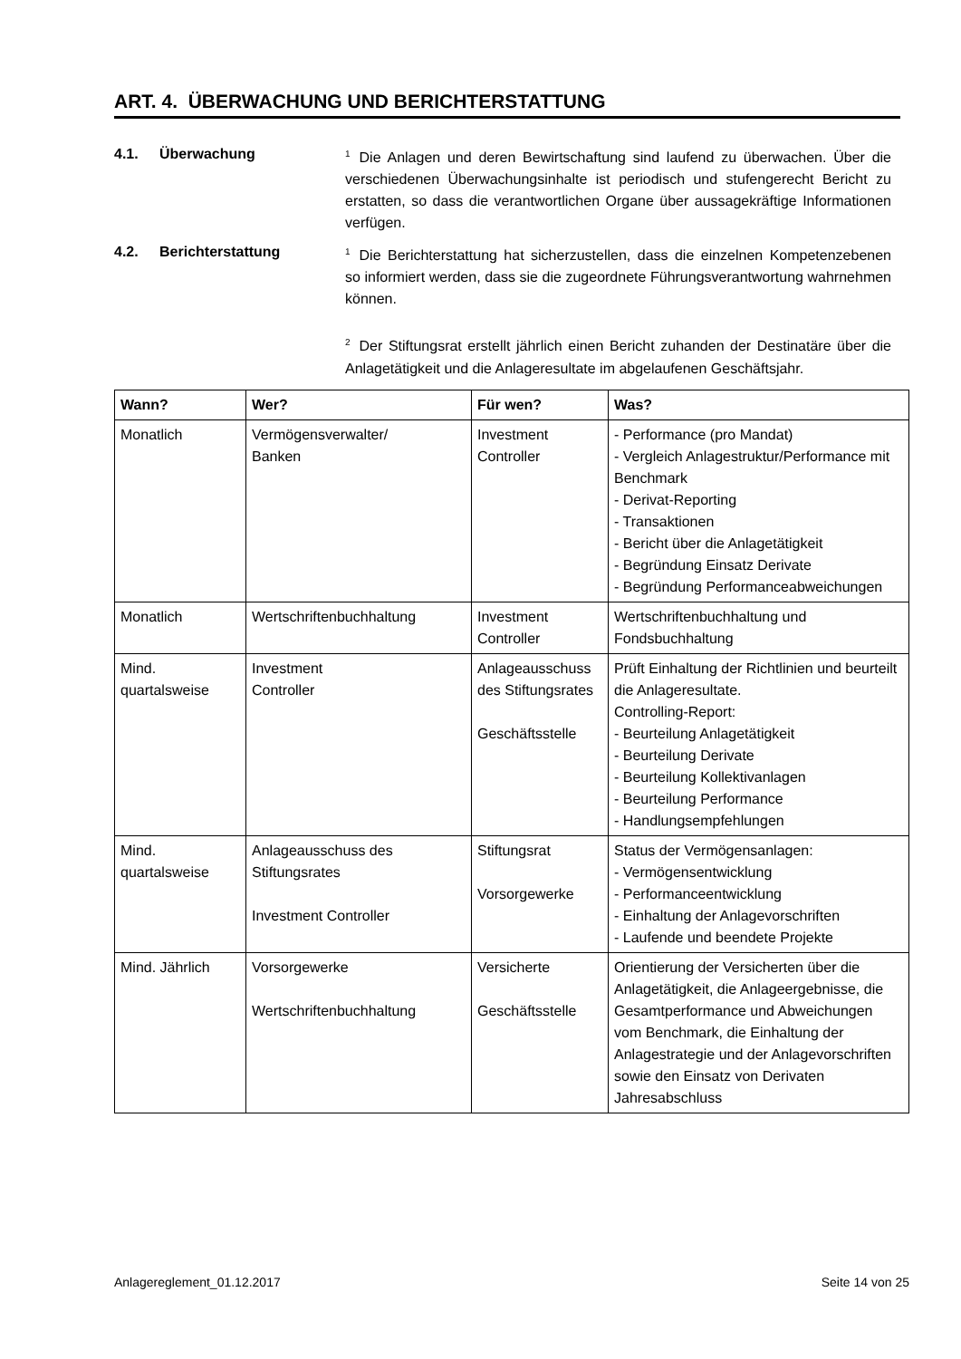ART. 4. ÜBERWACHUNG UND BERICHTERSTATTUNG
4.1. Überwachung
<sup>1</sup> Die Anlagen und deren Bewirtschaftung sind laufend zu überwachen. Über die verschiedenen Überwachungsinhalte ist periodisch und stufengerecht Bericht zu erstatten, so dass die verantwortlichen Organe über aussagekräftige Informationen verfügen.
4.2. Berichterstattung
<sup>1</sup> Die Berichterstattung hat sicherzustellen, dass die einzelnen Kompetenzebenen so informiert werden, dass sie die zugeordnete Führungsverantwortung wahrnehmen können.
<sup>2</sup> Der Stiftungsrat erstellt jährlich einen Bericht zuhanden der Destinatäre über die Anlagetätigkeit und die Anlageresultate im abgelaufenen Geschäftsjahr.
| Wann? | Wer? | Für wen? | Was? |
| --- | --- | --- | --- |
| Monatlich | Vermögensverwalter/ Banken | Investment Controller | - Performance (pro Mandat) - Vergleich Anlagestruktur/Performance mit Benchmark - Derivat-Reporting - Transaktionen - Bericht über die Anlagetätigkeit - Begründung Einsatz Derivate - Begründung Performanceabweichungen |
| Monatlich | Wertschriftenbuchhaltung | Investment Controller | Wertschriftenbuchhaltung und Fondsbuchhaltung |
| Mind. quartalsweise | Investment Controller | Anlageausschuss des Stiftungsrates Geschäftsstelle | Prüft Einhaltung der Richtlinien und beurteilt die Anlageresultate. Controlling-Report: - Beurteilung Anlagetätigkeit - Beurteilung Derivate - Beurteilung Kollektivanlagen - Beurteilung Performance - Handlungsempfehlungen |
| Mind. quartalsweise | Anlageausschuss des Stiftungsrates Investment Controller | Stiftungsrat Vorsorgewerke | Status der Vermögensanlagen: - Vermögensentwicklung - Performanceentwicklung - Einhaltung der Anlagevorschriften - Laufende und beendete Projekte |
| Mind. Jährlich | Vorsorgewerke Wertschriftenbuchhaltung | Versicherte Geschäftsstelle | Orientierung der Versicherten über die Anlagetätigkeit, die Anlageergebnisse, die Gesamtperformance und Abweichungen vom Benchmark, die Einhaltung der Anlagestrategie und der Anlagevorschriften sowie den Einsatz von Derivaten Jahresabschluss |
Anlagereglement_01.12.2017 Seite 14 von 25